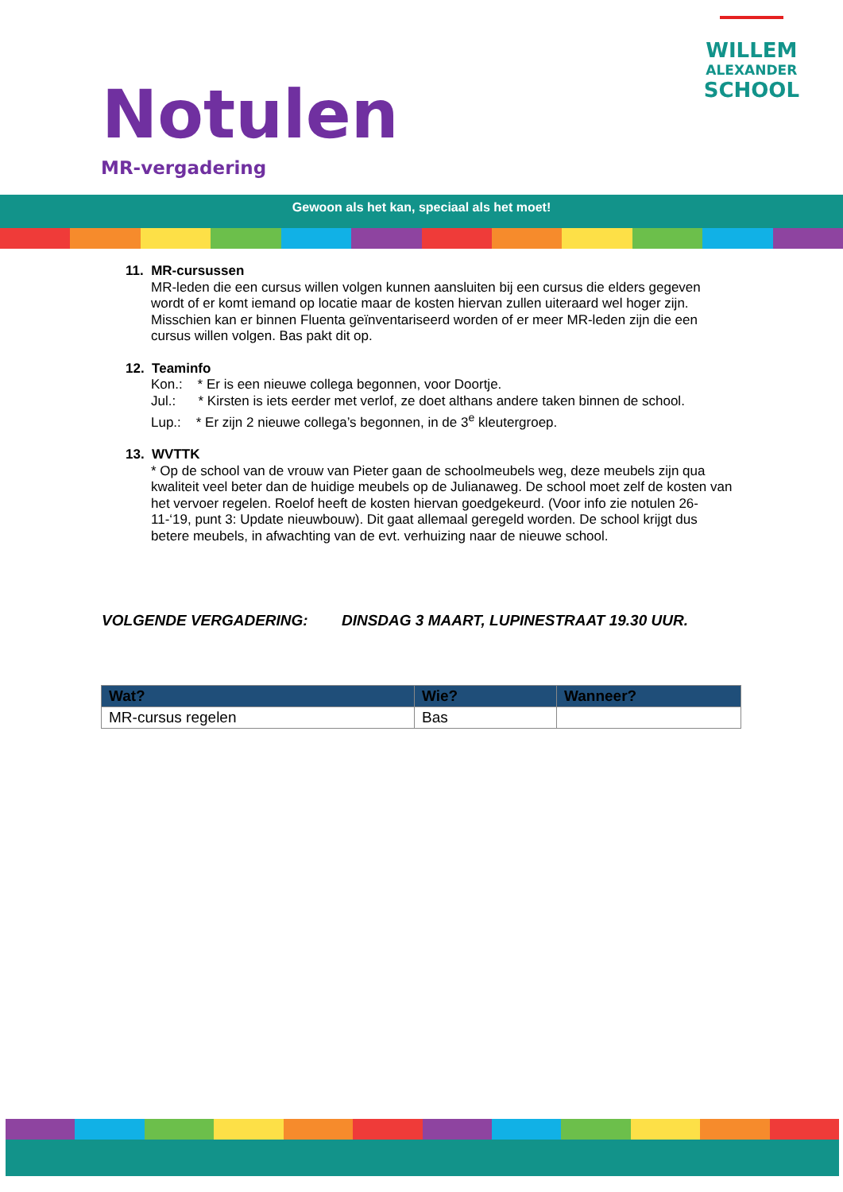Notulen
MR-vergadering
WILLEM
ALEXANDER
SCHOOL
Gewoon als het kan, speciaal als het moet!
11. MR-cursussen
MR-leden die een cursus willen volgen kunnen aansluiten bij een cursus die elders gegeven wordt of er komt iemand op locatie maar de kosten hiervan zullen uiteraard wel hoger zijn. Misschien kan er binnen Fluenta geïnventariseerd worden of er meer MR-leden zijn die een cursus willen volgen. Bas pakt dit op.
12. Teaminfo
Kon.: * Er is een nieuwe collega begonnen, voor Doortje.
Jul.: * Kirsten is iets eerder met verlof, ze doet althans andere taken binnen de school.
Lup.: * Er zijn 2 nieuwe collega’s begonnen, in de 3<sup>e</sup> kleutergroep.
13. WVTTK
* Op de school van de vrouw van Pieter gaan de schoolmeubels weg, deze meubels zijn qua kwaliteit veel beter dan de huidige meubels op de Julianaweg. De school moet zelf de kosten van het vervoer regelen. Roelof heeft de kosten hiervan goedgekeurd. (Voor info zie notulen 26-11-‘19, punt 3: Update nieuwbouw). Dit gaat allemaal geregeld worden. De school krijgt dus betere meubels, in afwachting van de evt. verhuizing naar de nieuwe school.
VOLGENDE VERGADERING: DINSDAG 3 MAART, LUPINESTRAAT 19.30 UUR.
| Wat? | Wie? | Wanneer? |
| --- | --- | --- |
| MR-cursus regelen | Bas | |